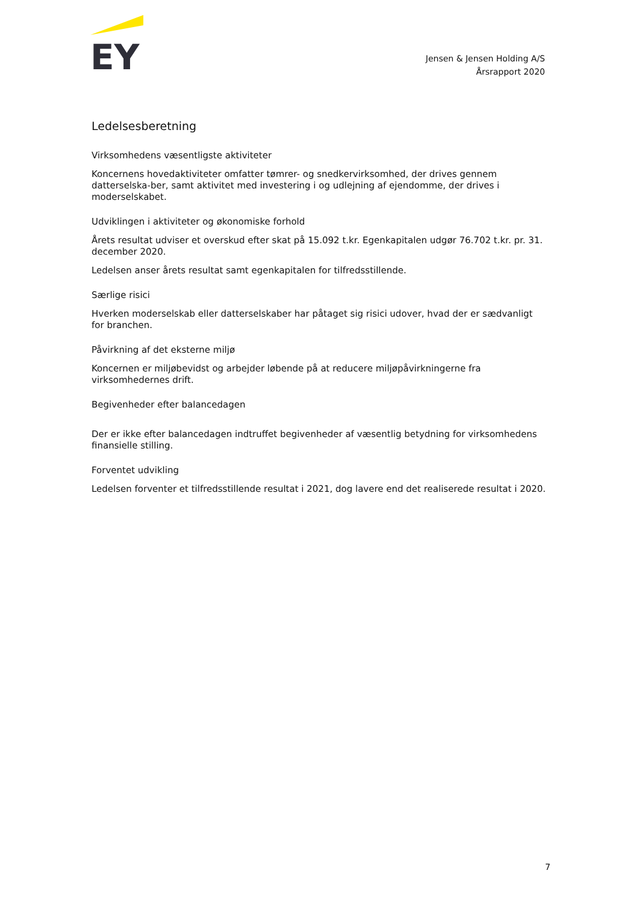EY
Jensen & Jensen Holding A/S
Årsrapport 2020
Ledelsesberetning
Virksomhedens væsentligste aktiviteter
Koncernens hovedaktiviteter omfatter tømrer- og snedkervirksomhed, der drives gennem datterselska-ber, samt aktivitet med investering i og udlejning af ejendomme, der drives i moderselskabet.
Udviklingen i aktiviteter og økonomiske forhold
Årets resultat udviser et overskud efter skat på 15.092 t.kr. Egenkapitalen udgør 76.702 t.kr. pr. 31. december 2020.
Ledelsen anser årets resultat samt egenkapitalen for tilfredsstillende.
Særlige risici
Hverken moderselskab eller datterselskaber har påtaget sig risici udover, hvad der er sædvanligt for branchen.
Påvirkning af det eksterne miljø
Koncernen er miljøbevidst og arbejder løbende på at reducere miljøpåvirkningerne fra virksomhedernes drift.
Begivenheder efter balancedagen
Der er ikke efter balancedagen indtruffet begivenheder af væsentlig betydning for virksomhedens finansielle stilling.
Forventet udvikling
Ledelsen forventer et tilfredsstillende resultat i 2021, dog lavere end det realiserede resultat i 2020.
7